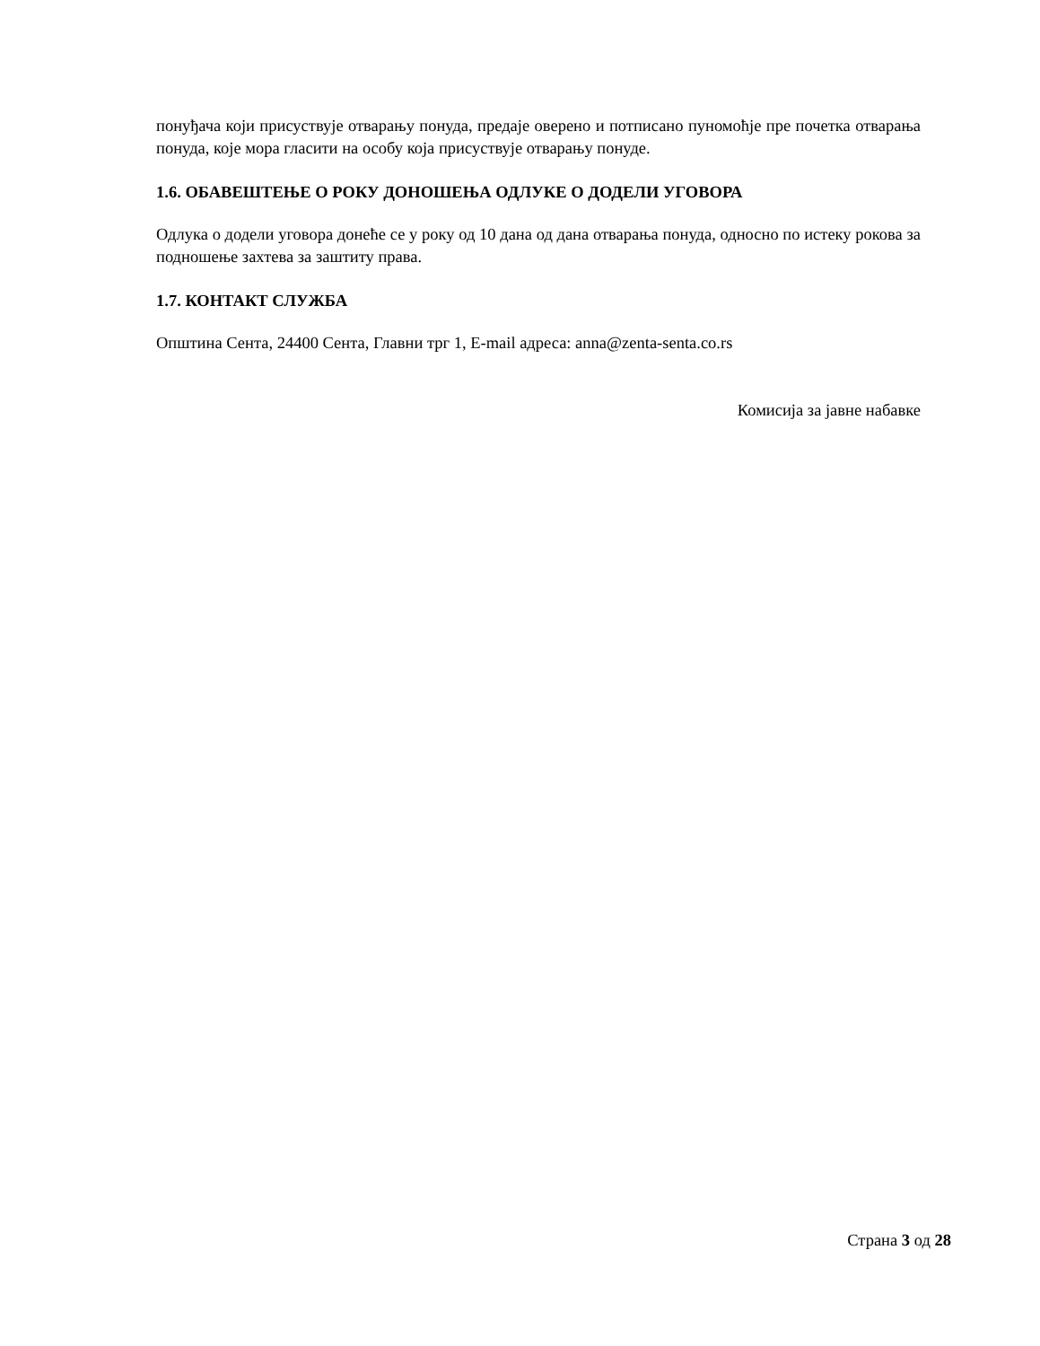понуђача који присуствује отварању понуда, предаје оверено и потписано пуномоћје пре почетка отварања понуда, које мора гласити на особу која присуствује отварању понуде.
1.6. ОБАВЕШТЕЊЕ О РОКУ ДОНОШЕЊА ОДЛУКЕ О ДОДЕЛИ УГОВОРА
Одлука о додели уговора донеће се у року од 10 дана од дана отварања понуда, односно по истеку рокова за подношење захтева за заштиту права.
1.7. КОНТАКТ СЛУЖБА
Општина Сента, 24400 Сента, Главни трг 1, E-mail адреса: anna@zenta-senta.co.rs
Комисија за јавне набавке
Страна 3 од 28